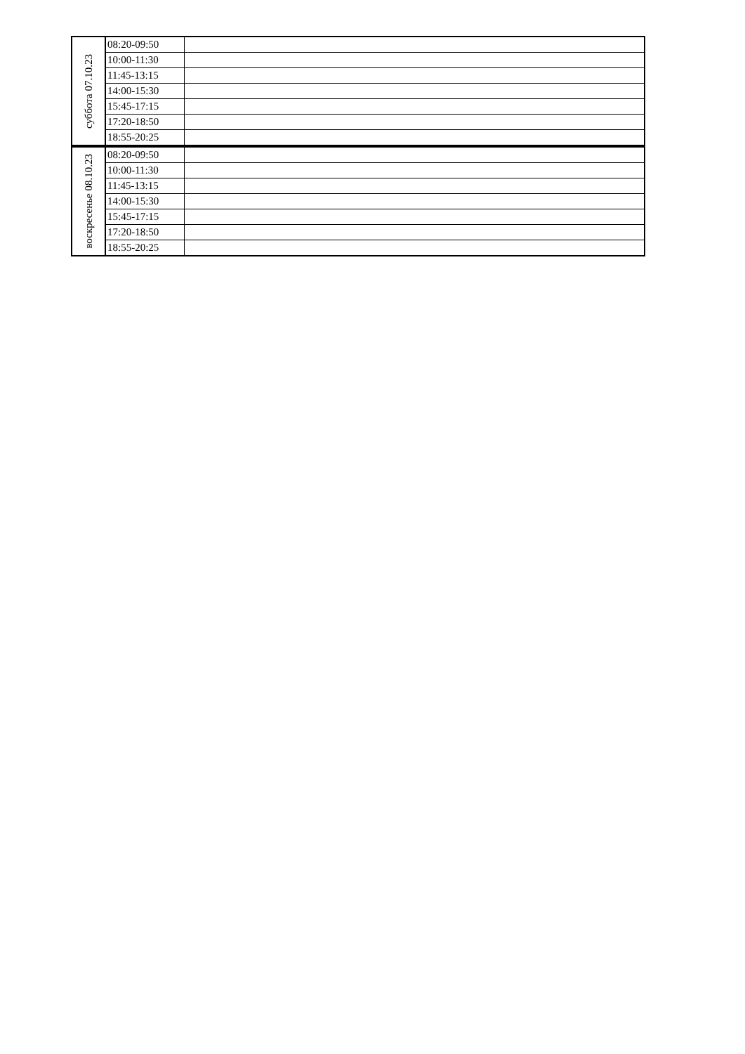| суббота 07.10.23 | 08:20-09:50 | |
| | 10:00-11:30 | |
| | 11:45-13:15 | |
| | 14:00-15:30 | |
| | 15:45-17:15 | |
| | 17:20-18:50 | |
| | 18:55-20:25 | |
| воскресенье 08.10.23 | 08:20-09:50 | |
| | 10:00-11:30 | |
| | 11:45-13:15 | |
| | 14:00-15:30 | |
| | 15:45-17:15 | |
| | 17:20-18:50 | |
| | 18:55-20:25 | |